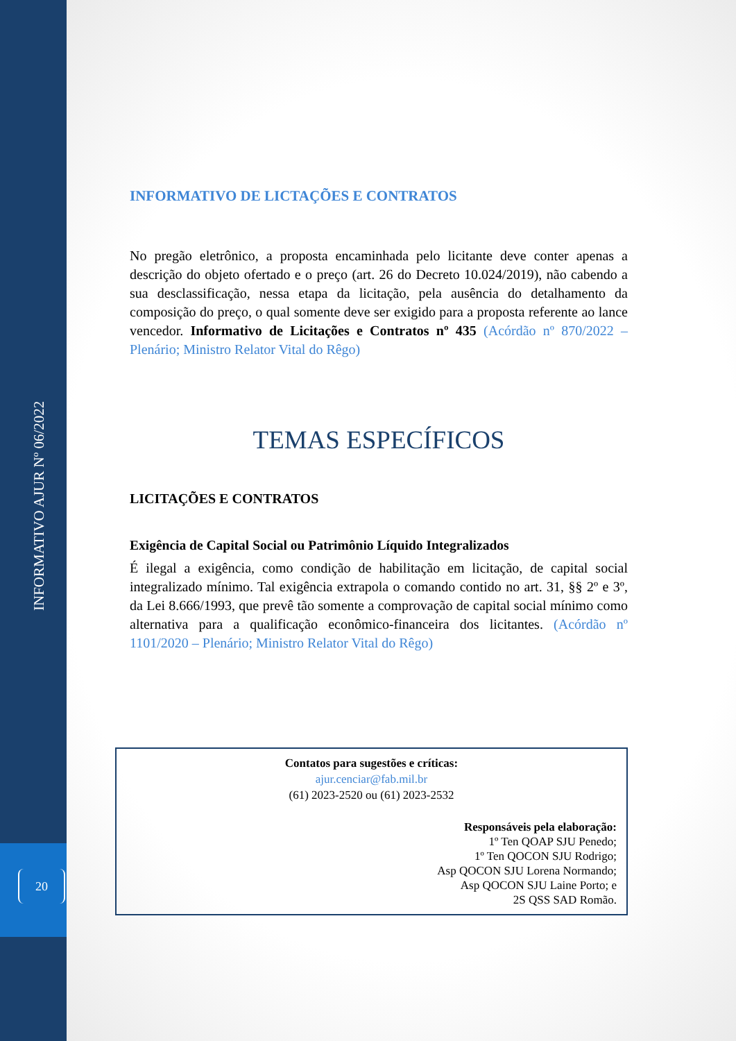INFORMATIVO AJUR Nº 06/2022
20
INFORMATIVO DE LICTAÇÕES E CONTRATOS
No pregão eletrônico, a proposta encaminhada pelo licitante deve conter apenas a descrição do objeto ofertado e o preço (art. 26 do Decreto 10.024/2019), não cabendo a sua desclassificação, nessa etapa da licitação, pela ausência do detalhamento da composição do preço, o qual somente deve ser exigido para a proposta referente ao lance vencedor. Informativo de Licitações e Contratos nº 435 (Acórdão nº 870/2022 – Plenário; Ministro Relator Vital do Rêgo)
TEMAS ESPECÍFICOS
LICITAÇÕES E CONTRATOS
Exigência de Capital Social ou Patrimônio Líquido Integralizados
É ilegal a exigência, como condição de habilitação em licitação, de capital social integralizado mínimo. Tal exigência extrapola o comando contido no art. 31, §§ 2º e 3º, da Lei 8.666/1993, que prevê tão somente a comprovação de capital social mínimo como alternativa para a qualificação econômico-financeira dos licitantes. (Acórdão nº 1101/2020 – Plenário; Ministro Relator Vital do Rêgo)
Contatos para sugestões e críticas:
ajur.cenciar@fab.mil.br
(61) 2023-2520 ou (61) 2023-2532
Responsáveis pela elaboração:
1º Ten QOAP SJU Penedo;
1º Ten QOCON SJU Rodrigo;
Asp QOCON SJU Lorena Normando;
Asp QOCON SJU Laine Porto; e
2S QSS SAD Romão.